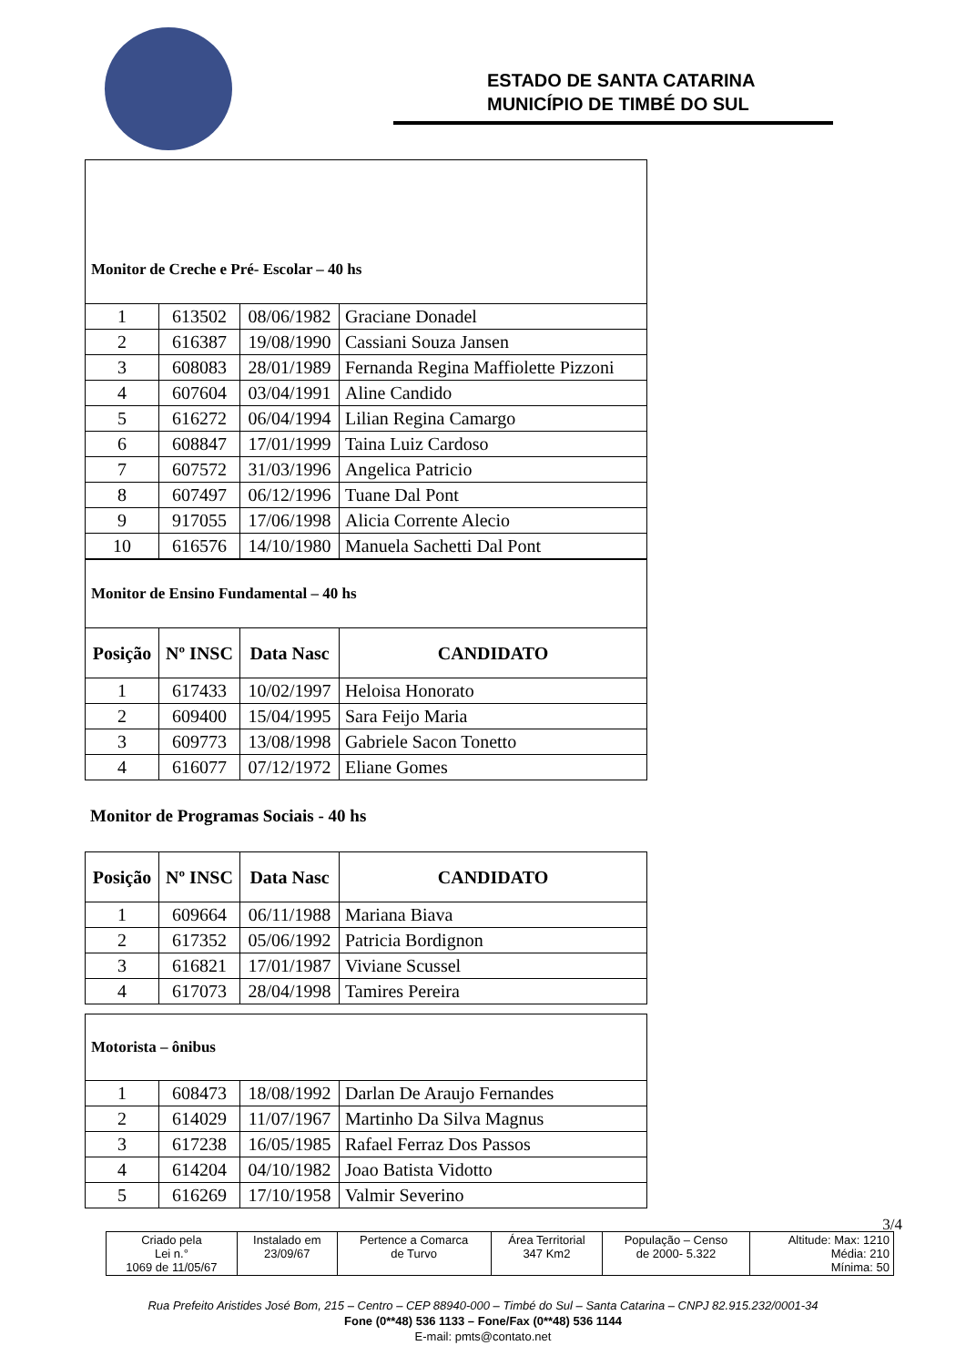ESTADO DE SANTA CATARINA
MUNICÍPIO DE TIMBÉ DO SUL
Monitor de Creche e Pré- Escolar – 40 hs
| 1 | 613502 | 08/06/1982 | Graciane Donadel |
| 2 | 616387 | 19/08/1990 | Cassiani Souza Jansen |
| 3 | 608083 | 28/01/1989 | Fernanda Regina Maffiolette Pizzoni |
| 4 | 607604 | 03/04/1991 | Aline Candido |
| 5 | 616272 | 06/04/1994 | Lilian Regina Camargo |
| 6 | 608847 | 17/01/1999 | Taina Luiz Cardoso |
| 7 | 607572 | 31/03/1996 | Angelica Patricio |
| 8 | 607497 | 06/12/1996 | Tuane Dal Pont |
| 9 | 917055 | 17/06/1998 | Alicia Corrente Alecio |
| 10 | 616576 | 14/10/1980 | Manuela Sachetti Dal Pont |
Monitor de Ensino Fundamental – 40 hs
| Posição | Nº INSC | Data Nasc | CANDIDATO |
| --- | --- | --- | --- |
| 1 | 617433 | 10/02/1997 | Heloisa Honorato |
| 2 | 609400 | 15/04/1995 | Sara Feijo Maria |
| 3 | 609773 | 13/08/1998 | Gabriele Sacon Tonetto |
| 4 | 616077 | 07/12/1972 | Eliane Gomes |
Monitor de Programas Sociais - 40 hs
| Posição | Nº INSC | Data Nasc | CANDIDATO |
| --- | --- | --- | --- |
| 1 | 609664 | 06/11/1988 | Mariana Biava |
| 2 | 617352 | 05/06/1992 | Patricia Bordignon |
| 3 | 616821 | 17/01/1987 | Viviane Scussel |
| 4 | 617073 | 28/04/1998 | Tamires Pereira |
Motorista – ônibus
| 1 | 608473 | 18/08/1992 | Darlan De Araujo Fernandes |
| 2 | 614029 | 11/07/1967 | Martinho Da Silva Magnus |
| 3 | 617238 | 16/05/1985 | Rafael Ferraz Dos Passos |
| 4 | 614204 | 04/10/1982 | Joao Batista Vidotto |
| 5 | 616269 | 17/10/1958 | Valmir Severino |
3/4
| Criado pela Lei n.° 1069 de 11/05/67 | Instalado em 23/09/67 | Pertence a Comarca de Turvo | Área Territorial 347 Km2 | População – Censo de 2000- 5.322 | Altitude: Max: 1210 Média: 210 Mínima: 50 |
Rua Prefeito Aristides José Bom, 215 – Centro – CEP 88940-000 – Timbé do Sul – Santa Catarina – CNPJ 82.915.232/0001-34
Fone (0**48) 536 1133 – Fone/Fax (0**48) 536 1144
E-mail: pmts@contato.net